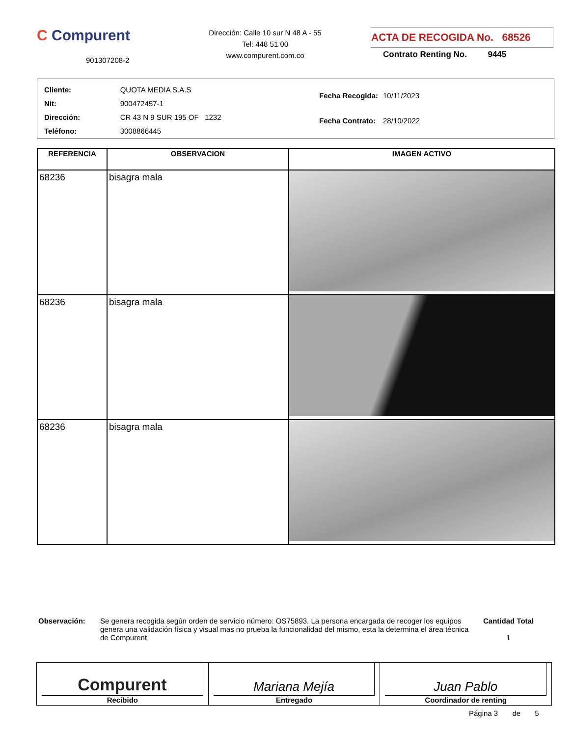C Compurent
901307208-2
Dirección: Calle 10 sur N 48 A - 55
Tel: 448 51 00
www.compurent.com.co
ACTA DE RECOGIDA No. 68526
Contrato Renting No. 9445
| Cliente: | QUOTA MEDIA S.A.S |
| Nit: | 900472457-1 |
| Dirección: | CR 43 N 9 SUR 195 OF 1232 |
| Teléfono: | 3008866445 |
| Fecha Recogida: | 10/11/2023 |
| Fecha Contrato: | 28/10/2022 |
| REFERENCIA | OBSERVACION | IMAGEN ACTIVO |
| --- | --- | --- |
| 68236 | bisagra mala | |
| 68236 | bisagra mala | |
| 68236 | bisagra mala | |
Observación: Se genera recogida según orden de servicio número: OS75893. La persona encargada de recoger los equipos genera una validación física y visual mas no prueba la funcionalidad del mismo, esta la determina el área técnica de Compurent
Cantidad Total
1
Compurent
Recibido
Mariana Mejía
Entregado
Juan Pablo
Coordinador de renting
Página 3 de 5